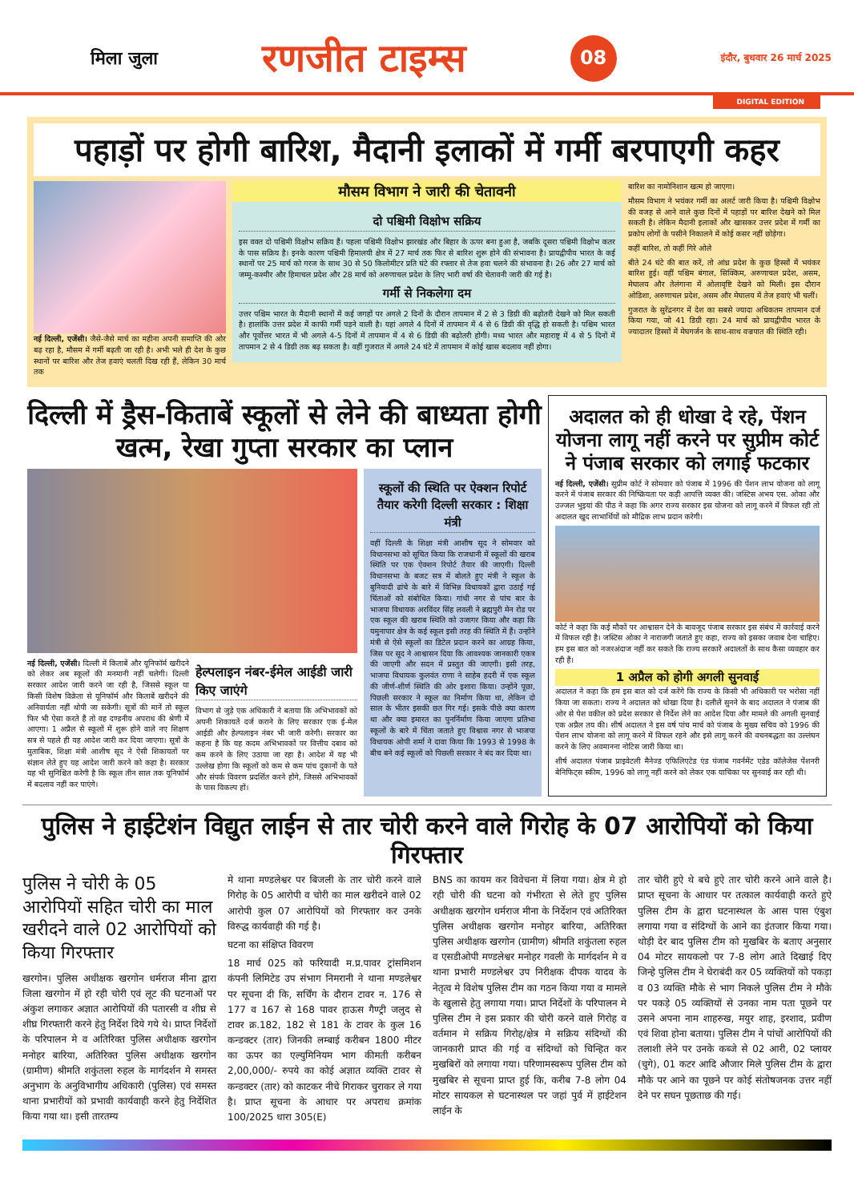मिला जुला रणजीत टाइम्स 08 इंदौर, बुधवार 26 मार्च 2025
DIGITAL EDITION
पहाड़ों पर होगी बारिश, मैदानी इलाकों में गर्मी बरपाएगी कहर
नई दिल्ली, एजेंसी। जैसे-जैसे मार्च का महीना अपनी समाप्ति की ओर बढ़ रहा है, मौसम में गर्मी बढ़ती जा रही है। अभी भले ही देश के कुछ स्थानों पर बारिश और तेज हवाएं चलती दिख रही हैं, लेकिन 30 मार्च तक
मौसम विभाग ने जारी की चेतावनी
दो पश्चिमी विक्षोभ सक्रिय
इस वक्त दो पश्चिमी विक्षोभ सक्रिय हैं। पहला पश्चिमी विक्षोभ झारखंड और बिहार के ऊपर बना हुआ है, जबकि दूसरा पश्चिमी विक्षोभ कतर के पास सक्रिय है। इनके कारण पश्चिमी हिमालयी क्षेत्र में 27 मार्च तक फिर से बारिश शुरू होने की संभावना है। प्रायद्वीपीय भारत के कई स्थानों पर 25 मार्च को गरज के साथ 30 से 50 किलोमीटर प्रति घंटे की रफ्तार से तेज हवा चलने की संभावना है। 26 और 27 मार्च को जम्मू-कश्मीर और हिमाचल प्रदेश और 28 मार्च को अरुणाचल प्रदेश के लिए भारी वर्षा की चेतावनी जारी की गई है।
गर्मी से निकलेगा दम
उत्तर पश्चिम भारत के मैदानी स्थानों में कई जगहों पर अगले 2 दिनों के दौरान तापमान में 2 से 3 डिग्री की बढ़ोतरी देखने को मिल सकती है। हालांकि उत्तर प्रदेश में काफी गर्मी पड़ने वाली है। यहां अगले 4 दिनों में तापमान में 4 से 6 डिग्री की वृद्धि हो सकती है। पश्चिम भारत और पूर्वोत्तर भारत में भी अगले 4-5 दिनों में तापमान में 4 से 6 डिग्री की बढ़ोतरी होगी। मध्य भारत और महाराष्ट्र में 4 से 5 दिनों में तापमान 2 से 4 डिग्री तक बढ़ सकता है। वहीं गुजरात में अगले 24 घंटे में तापमान में कोई खास बदलाव नहीं होगा।
बारिश का नामोनिशान खत्म हो जाएगा।
मौसम विभाग ने भयंकर गर्मी का अलर्ट जारी किया है। पश्चिमी विक्षोभ की वजह से आने वाले कुछ दिनों में पहाड़ों पर बारिश देखने को मिल सकती है। लेकिन मैदानी इलाकों और खासकर उत्तर प्रदेश में गर्मी का प्रकोप लोगों के पसीने निकालने में कोई कसर नहीं छोड़ेगा।
कहीं बारिश, तो कहीं गिरे ओले
बीते 24 घंटे की बात करें, तो आंध्र प्रदेश के कुछ हिस्सों में भयंकर बारिश हुई। वहीं पश्चिम बंगाल, सिक्किम, अरुणाचल प्रदेश, असम, मेघालय और तेलंगाना में ओलावृष्टि देखने को मिली। इस दौरान ओडिशा, अरुणाचल प्रदेश, असम और मेघालय में तेज हवाएं भी चलीं।
गुजरात के सुरेंद्रनगर में देश का सबसे ज्यादा अधिकतम तापमान दर्ज किया गया, जो 41 डिग्री रहा। 24 मार्च को प्रायद्वीपीय भारत के ज्यादातर हिस्सों में मेघगर्जन के साथ-साथ वज्रपात की स्थिति रही।
दिल्ली में ड्रैस-किताबें स्कूलों से लेने की बाध्यता होगी खत्म, रेखा गुप्ता सरकार का प्लान
नई दिल्ली, एजेंसी। दिल्ली में किताबें और यूनिफॉर्म खरीदने को लेकर अब स्कूलों की मनमानी नहीं चलेगी। दिल्ली सरकार आदेश जारी करने जा रही है, जिससे स्कूल या किसी विशेष विक्रेता से यूनिफॉर्म और किताबें खरीदने की अनिवार्यता नहीं थोपी जा सकेगी। सूत्रों की मानें तो स्कूल फिर भी ऐसा करते हैं तो वह दण्डनीय अपराध की श्रेणी में आएगा। 1 अप्रैल से स्कूलों में शुरू होने वाले नए शिक्षण सत्र से पहले ही यह आदेश जारी कर दिया जाएगा। सूत्रों के मुताबिक, शिक्षा मंत्री आशीष सूद ने ऐसी शिकायतों पर संज्ञान लेते हुए यह आदेश जारी करने को कहा है। सरकार यह भी सुनिश्चित करेगी है कि स्कूल तीन साल तक यूनिफॉर्म में बदलाव नहीं कर पाएंगे।
हेल्पलाइन नंबर-ईमेल आईडी जारी किए जाएंगे
विभाग से जुड़े एक अधिकारी ने बताया कि अभिभावकों को अपनी शिकायतें दर्ज कराने के लिए सरकार एक ई-मेल आईडी और हेल्पलाइन नंबर भी जारी करेगी। सरकार का कहना है कि यह कदम अभिभावकों पर वित्तीय दबाव को कम करने के लिए उठाया जा रहा है। आदेश में यह भी उल्लेख होगा कि स्कूलों को कम से कम पांच दुकानों के पते और संपर्क विवरण प्रदर्शित करने होंगे, जिससे अभिभावकों के पास विकल्प हों।
स्कूलों की स्थिति पर ऐक्शन रिपोर्ट तैयार करेगी दिल्ली सरकार : शिक्षा मंत्री
वहीं दिल्ली के शिक्षा मंत्री आशीष सूद ने सोमवार को विधानसभा को सूचित किया कि राजधानी में स्कूलों की खराब स्थिति पर एक ऐक्शन रिपोर्ट तैयार की जाएगी। दिल्ली विधानसभा के बजट सत्र में बोलते हुए मंत्री ने स्कूल के बुनियादी ढांचे के बारे में विभिन्न विधायकों द्वारा उठाई गई चिंताओं को संबोधित किया। गांधी नगर से पांच बार के भाजपा विधायक अरविंदर सिंह लवली ने ब्रह्मपुरी मेन रोड पर एक स्कूल की खराब स्थिति को उजागर किया और कहा कि यमुनापार क्षेत्र के कई स्कूल इसी तरह की स्थिति में हैं। उन्होंने मंत्री से ऐसे स्कूलों का डिटेल प्रदान करने का आग्रह किया, जिस पर सूद ने आश्वासन दिया कि आवश्यक जानकारी एकत्र की जाएगी और सदन में प्रस्तुत की जाएगी। इसी तरह, भाजपा विधायक कुलवंत राणा ने साहेब हदरी में एक स्कूल की जीर्ण-शीर्ण स्थिति की ओर इशारा किया। उन्होंने पूछा, पिछली सरकार ने स्कूल का निर्माण किया था, लेकिन दो साल के भीतर इसकी छत गिर गई। इसके पीछे क्या कारण था और क्या इमारत का पुनर्निर्माण किया जाएगा प्रतिभा स्कूलों के बारे में चिंता जताते हुए विश्वास नगर से भाजपा विधायक ओपी शर्मा ने दावा किया कि 1993 से 1998 के बीच बने कई स्कूलों को पिछली सरकार ने बंद कर दिया था।
अदालत को ही धोखा दे रहे, पेंशन योजना लागू नहीं करने पर सुप्रीम कोर्ट ने पंजाब सरकार को लगाई फटकार
नई दिल्ली, एजेंसी। सुप्रीम कोर्ट ने सोमवार को पंजाब में 1996 की पेंशन लाभ योजना को लागू करने में पंजाब सरकार की निष्क्रियता पर कड़ी आपत्ति व्यक्त की। जस्टिस अभय एस. ओका और उज्जल भुइयां की पीठ ने कहा कि अगर राज्य सरकार इस योजना को लागू करने में विफल रही तो अदालत खुद लाभार्थियों को मौद्रिक लाभ प्रदान करेगी।
कोर्ट ने कहा कि कई मौकों पर आश्वासन देने के बावजूद पंजाब सरकार इस संबंध में कार्रवाई करने में विफल रही है। जस्टिस ओका ने नाराजगी जताते हुए कहा, राज्य को इसका जवाब देना चाहिए। हम इस बात को नजरअंदाज नहीं कर सकते कि राज्य सरकारें अदालतों के साथ कैसा व्यवहार कर रही हैं।
1 अप्रैल को होगी अगली सुनवाई
अदालत ने कहा कि हम इस बात को दर्ज करेंगे कि राज्य के किसी भी अधिकारी पर भरोसा नहीं किया जा सकता। राज्य ने अदालत को धोखा दिया है। दलीलें सुनने के बाद अदालत ने पंजाब की ओर से पेश वकील को प्रदेश सरकार से निर्देश लेने का आदेश दिया और मामले की अगली सुनवाई एक अप्रैल तय की। शीर्ष अदालत ने इस वर्ष पांच मार्च को पंजाब के मुख्य सचिव को 1996 की पेंशन लाभ योजना को लागू करने में विफल रहने और इसे लागू करने की वचनबद्धता का उल्लंघन करने के लिए अवमानना नोटिस जारी किया था।
शीर्ष अदालत पंजाब प्राइवेटली मैनेज्ड एफिलिएटेड एंड पंजाब गवर्नमेंट एडेड कॉलेजेस पेंशनरी बेनिफिट्स स्कीम, 1996 को लागू नहीं करने को लेकर एक याचिका पर सुनवाई कर रही थी।
पुलिस ने हाईटेशंन विद्युत लाईन से तार चोरी करने वाले गिरोह के 07 आरोपियों को किया गिरफ्तार
पुलिस ने चोरी के 05 आरोपियों सहित चोरी का माल खरीदने वाले 02 आरोपियों को किया गिरफ्तार
खरगोन। पुलिस अधीक्षक खरगोन धर्मराज मीना द्वारा जिला खरगोन में हो रही चोरी एवं लूट की घटनाओं पर अंकुश लगाकर अज्ञात आरोपियों की पतारसी व शीघ्र से शीघ्र गिरफ्तारी करने हेतु निर्देश दिये गये थे। प्राप्त निर्देशों के परिपालन मे व अतिरिक्त पुलिस अधीक्षक खरगोन मनोहर बारिया, अतिरिक्त पुलिस अधीक्षक खरगोन (ग्रामीण) श्रीमति शकुंतला रुहल के मार्गदर्शन मे समस्त अनुभाग के अनुविभागीय अधिकारी (पुलिस) एवं समस्त थाना प्रभारीयों को प्रभावी कार्यवाही करने हेतु निर्देशित किया गया था। इसी तारतम्य
मे थाना मण्डलेश्वर पर बिजली के तार चोरी करने वाले गिरोह के 05 आरोपी व चोरी का माल खरीदने वाले 02 आरोपी कुल 07 आरोपियों को गिरफ्तार कर उनके विरुद्ध कार्यवाही की गई है।
घटना का संक्षिप्त विवरण
18 मार्च 025 को फरियादी म.प्र.पावर ट्रांसमिशन कंपनी लिमिटेड उप संभाग निमरानी ने थाना मण्डलेश्वर पर सूचना दी कि, सर्चिंग के दौरान टावर न. 176 से 177 व 167 से 168 पावर हाऊस गैण्ट्री जलुद से टावर क्र.182, 182 से 181 के टावर के कुल 16 कन्डक्टर (तार) जिनकी लम्बाई करीबन 1800 मीटर का ऊपर का एल्युमिनियम भाग कीमती करीबन 2,00,000/- रुपये का कोई अज्ञात व्यक्ति टावर से कन्डक्टर (तार) को काटकर नीचे गिराकर चुराकर ले गया है। प्राप्त सूचना के आधार पर अपराध क्रमांक 100/2025 धारा 305(E)
BNS का कायम कर विवेचना में लिया गया। क्षेत्र मे हो रही चोरी की घटना को गंभीरता से लेते हुए पुलिस अधीक्षक खरगोन धर्मराज मीना के निर्देशन एवं अतिरिक्त पुलिस अधीक्षक खरगोन मनोहर बारिया, अतिरिक्त पुलिस अधीक्षक खरगोन (ग्रामीण) श्रीमति शकुंतला रुहल व एसडीओपी मण्डलेश्वर मनोहर गवली के मार्गदर्शन मे व थाना प्रभारी मण्डलेश्वर उप निरीक्षक दीपक यादव के नेतृत्व मे विशेष पुलिस टीम का गठन किया गया व मामले के खुलासे हेतु लगाया गया। प्राप्त निर्देशों के परिपालन मे पुलिस टीम ने इस प्रकार की चोरी करने वाले गिरोह व वर्तमान मे सक्रिय गिरोह/क्षेत्र मे सक्रिय संदिग्धों की जानकारी प्राप्त की गई व संदिग्धों को चिन्हित कर मुखबिरों को लगाया गया। परिणामस्वरूप पुलिस टीम को मुखबिर से सूचना प्राप्त हुई कि, करीब 7-8 लोग 04 मोटर सायकल से घटनास्थल पर जहां पुर्व में हाईटेशन लाईन के
तार चोरी हुऐ थे बचे हुऐ तार चोरी करने आने वाले है। प्राप्त सूचना के आधार पर तत्काल कार्यवाही करते हुऐ पुलिस टीम के द्वारा घटनास्थल के आस पास एंबुश लगाया गया व संदिग्धों के आने का इंतजार किया गया। थोड़ी देर बाद पुलिस टीम को मुखबिर के बताए अनुसार 04 मोटर सायकलो पर 7-8 लोग आते दिखाई दिए जिन्हे पुलिस टीम ने घेराबंदी कर 05 व्यक्तियों को पकड़ा व 03 व्यक्ति मौके से भाग निकले पुलिस टीम ने मौके पर पकड़े 05 व्यक्तियों से उनका नाम पता पूछने पर उसने अपना नाम शाहरुख, मयुर शाह, इरशाद, प्रवीण एवं शिवा होना बताया। पुलिस टीम ने पांचों आरोपियों की तलाशी लेने पर उनके कब्जे से 02 आरी, 02 प्लायर (चुगे), 01 कटर आदि औजार मिले पुलिस टीम के द्वारा मौके पर आने का पूछने पर कोई संतोषजनक उत्तर नहीं देने पर सघन पूछताछ की गई।